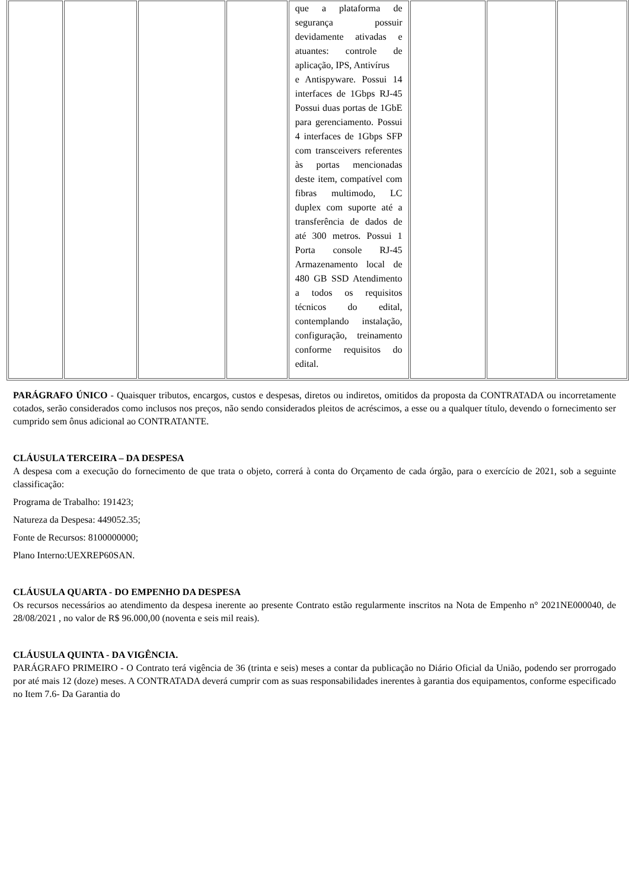| | | | | que a plataforma de segurança possuir devidamente ativadas e atuantes: controle de aplicação, IPS, Antivírus e Antispyware. Possui 14 interfaces de 1Gbps RJ-45 Possui duas portas de 1GbE para gerenciamento. Possui 4 interfaces de 1Gbps SFP com transceivers referentes às portas mencionadas deste item, compatível com fibras multimodo, LC duplex com suporte até a transferência de dados de até 300 metros. Possui 1 Porta console RJ-45 Armazenamento local de 480 GB SSD Atendimento a todos os requisitos técnicos do edital, contemplando instalação, configuração, treinamento conforme requisitos do edital. | | | |
PARÁGRAFO ÚNICO - Quaisquer tributos, encargos, custos e despesas, diretos ou indiretos, omitidos da proposta da CONTRATADA ou incorretamente cotados, serão considerados como inclusos nos preços, não sendo considerados pleitos de acréscimos, a esse ou a qualquer título, devendo o fornecimento ser cumprido sem ônus adicional ao CONTRATANTE.
CLÁUSULA TERCEIRA – DA DESPESA
A despesa com a execução do fornecimento de que trata o objeto, correrá à conta do Orçamento de cada órgão, para o exercício de 2021, sob a seguinte classificação:
Programa de Trabalho: 191423;
Natureza da Despesa: 449052.35;
Fonte de Recursos: 8100000000;
Plano Interno:UEXREP60SAN.
CLÁUSULA QUARTA - DO EMPENHO DA DESPESA
Os recursos necessários ao atendimento da despesa inerente ao presente Contrato estão regularmente inscritos na Nota de Empenho n° 2021NE000040, de 28/08/2021 , no valor de R$ 96.000,00 (noventa e seis mil reais).
CLÁUSULA QUINTA - DA VIGÊNCIA.
PARÁGRAFO PRIMEIRO - O Contrato terá vigência de 36 (trinta e seis) meses a contar da publicação no Diário Oficial da União, podendo ser prorrogado por até mais 12 (doze) meses. A CONTRATADA deverá cumprir com as suas responsabilidades inerentes à garantia dos equipamentos, conforme especificado no Item 7.6- Da Garantia do